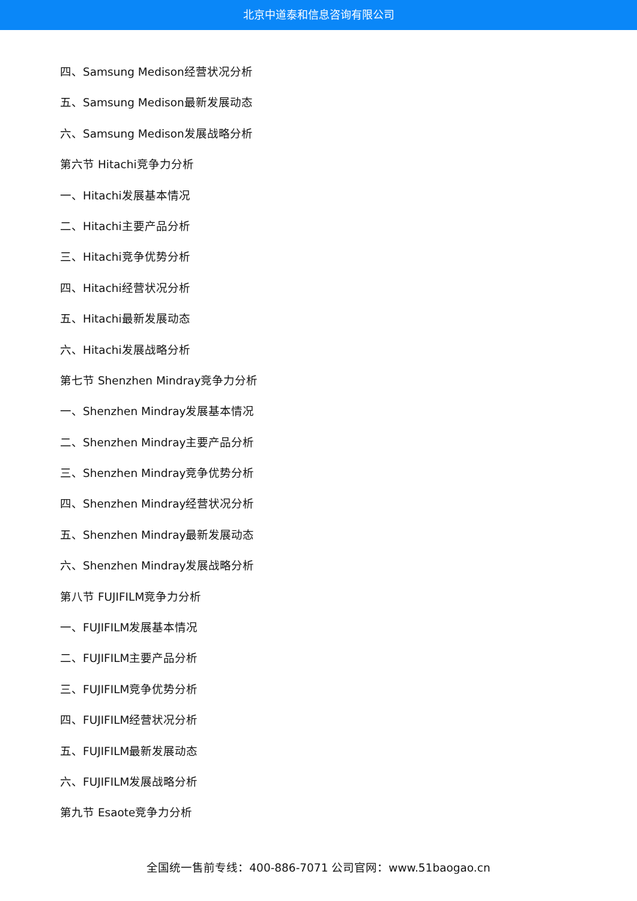北京中道泰和信息咨询有限公司
四、Samsung Medison经营状况分析
五、Samsung Medison最新发展动态
六、Samsung Medison发展战略分析
第六节 Hitachi竞争力分析
一、Hitachi发展基本情况
二、Hitachi主要产品分析
三、Hitachi竞争优势分析
四、Hitachi经营状况分析
五、Hitachi最新发展动态
六、Hitachi发展战略分析
第七节 Shenzhen Mindray竞争力分析
一、Shenzhen Mindray发展基本情况
二、Shenzhen Mindray主要产品分析
三、Shenzhen Mindray竞争优势分析
四、Shenzhen Mindray经营状况分析
五、Shenzhen Mindray最新发展动态
六、Shenzhen Mindray发展战略分析
第八节 FUJIFILM竞争力分析
一、FUJIFILM发展基本情况
二、FUJIFILM主要产品分析
三、FUJIFILM竞争优势分析
四、FUJIFILM经营状况分析
五、FUJIFILM最新发展动态
六、FUJIFILM发展战略分析
第九节 Esaote竞争力分析
全国统一售前专线：400-886-7071 公司官网：www.51baogao.cn